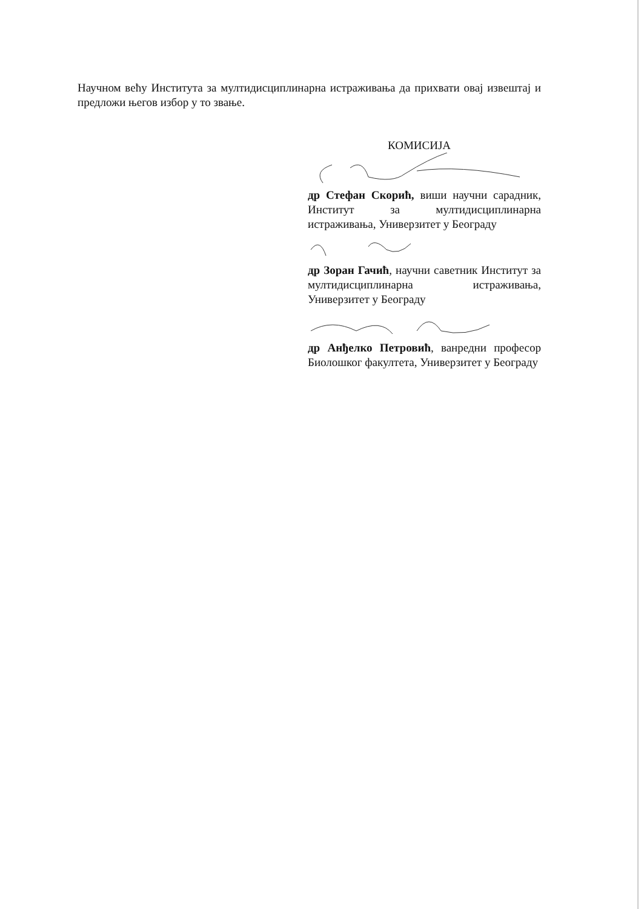Научном већу Института за мултидисциплинарна истраживања да прихвати овај извештај и предложи његов избор у то звање.
КОМИСИЈА
др Стефан Скорић, виши научни сарадник, Институт за мултидисциплинарна истраживања, Универзитет у Београду
др Зоран Гачић, научни саветник Институт за мултидисциплинарна истраживања, Универзитет у Београду
др Анђелко Петровић, ванредни професор Биолошког факултета, Универзитет у Београду